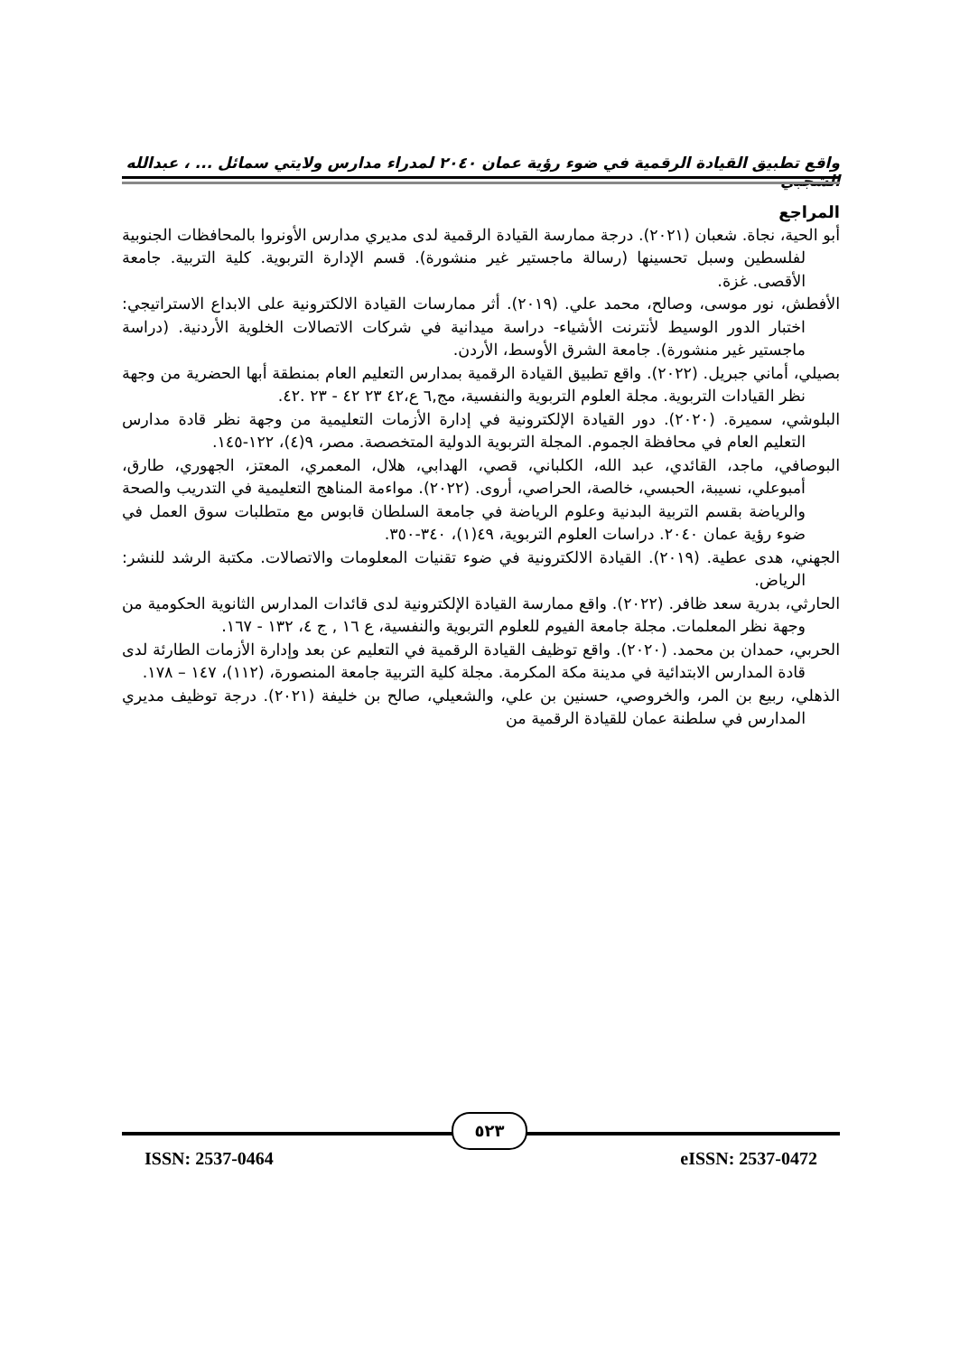واقع تطبيق القيادة الرقمية في ضوء رؤية عمان ٢٠٤٠ لمدراء مدارس ولايتي سمائل ... ، عبدالله الشجبي
المراجع
أبو الحية، نجاة. شعبان (٢٠٢١). درجة ممارسة القيادة الرقمية لدى مديري مدارس الأونروا بالمحافظات الجنوبية لفلسطين وسبل تحسينها (رسالة ماجستير غير منشورة). قسم الإدارة التربوية. كلية التربية. جامعة الأقصى. غزة.
الأفطش، نور موسى، وصالح، محمد علي. (٢٠١٩). أثر ممارسات القيادة الالكترونية على الابداع الاستراتيجي: اختبار الدور الوسيط لأنترنت الأشياء- دراسة ميدانية في شركات الاتصالات الخلوية الأردنية. (دراسة ماجستير غير منشورة). جامعة الشرق الأوسط، الأردن.
بصيلي، أماني جبريل. (٢٠٢٢). واقع تطبيق القيادة الرقمية بمدارس التعليم العام بمنطقة أبها الحضرية من وجهة نظر القيادات التربوية. مجلة العلوم التربوية والنفسية، مج,٦ ع،٤٢ ٢٣ ٤٢ - ٢٣ .٤٢.
البلوشي، سميرة. (٢٠٢٠). دور القيادة الإلكترونية في إدارة الأزمات التعليمية من وجهة نظر قادة مدارس التعليم العام في محافظة الجموم. المجلة التربوية الدولية المتخصصة. مصر، ٩(٤)، ١٢٢-١٤٥.
البوصافي، ماجد، القائدي، عبد الله، الكلباني، قصي، الهدابي، هلال، المعمري، المعتز، الجهوري، طارق، أمبوعلي، نسيبة، الحبسي، خالصة، الحراصي، أروى. (٢٠٢٢). مواءمة المناهج التعليمية في التدريب والصحة والرياضة بقسم التربية البدنية وعلوم الرياضة في جامعة السلطان قابوس مع متطلبات سوق العمل في ضوء رؤية عمان ٢٠٤٠. دراسات العلوم التربوية، ٤٩(١)، ٣٤٠-٣٥٠.
الجهني، هدى عطية. (٢٠١٩). القيادة الالكترونية في ضوء تقنيات المعلومات والاتصالات. مكتبة الرشد للنشر: الرياض.
الحارثي، بدرية سعد ظافر. (٢٠٢٢). واقع ممارسة القيادة الإلكترونية لدى قائدات المدارس الثانوية الحكومية من وجهة نظر المعلمات. مجلة جامعة الفيوم للعلوم التربوية والنفسية، ع ١٦ , ج ٤، ١٣٢ - ١٦٧.
الحربي، حمدان بن محمد. (٢٠٢٠). واقع توظيف القيادة الرقمية في التعليم عن بعد وإدارة الأزمات الطارئة لدى قادة المدارس الابتدائية في مدينة مكة المكرمة. مجلة كلية التربية جامعة المنصورة، (١١٢)، ١٤٧ – ١٧٨.
الذهلي، ربيع بن المر، والخروصي، حسنين بن علي، والشعيلي، صالح بن خليفة (٢٠٢١). درجة توظيف مديري المدارس في سلطنة عمان للقيادة الرقمية من
٥٢٣
ISSN: 2537-0464 eISSN: 2537-0472